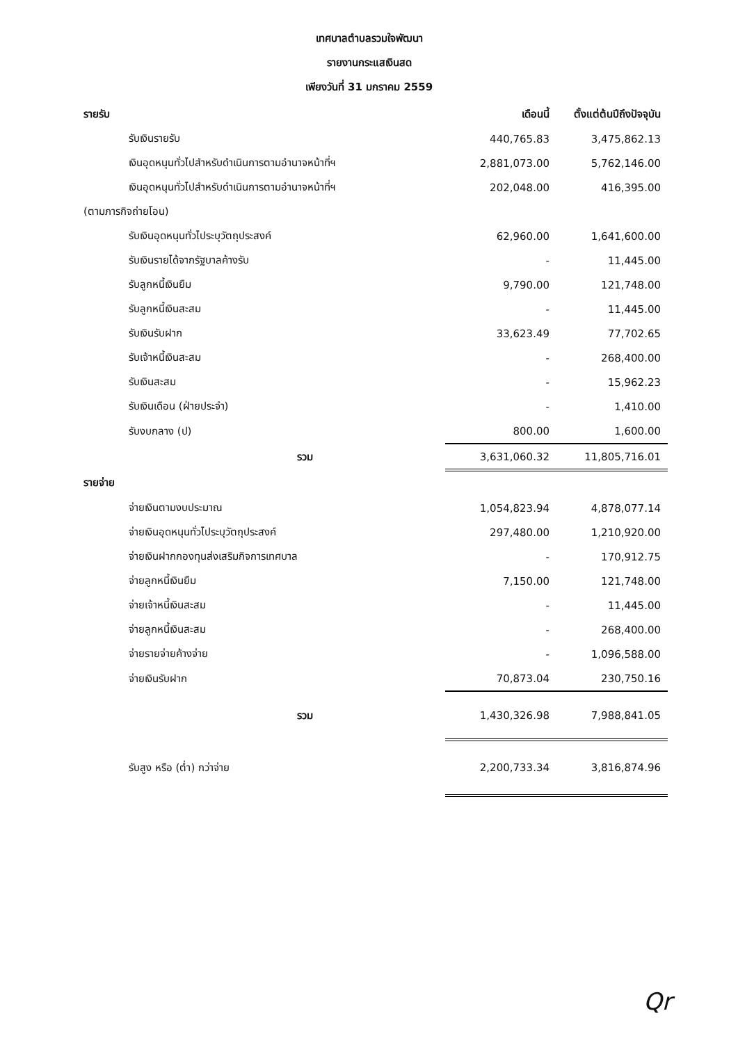เทศบาลตำบลรวมใจพัฒนา
รายงานกระแสเงินสด
เพียงวันที่ 31 มกราคม 2559
| รายรับ | เดือนนี้ | ตั้งแต่ต้นปีถึงปัจจุบัน |
| --- | --- | --- |
| รับเงินรายรับ | 440,765.83 | 3,475,862.13 |
| เงินอุดหนุนทั่วไปสำหรับดำเนินการตามอำนาจหน้าที่ฯ | 2,881,073.00 | 5,762,146.00 |
| เงินอุดหนุนทั่วไปสำหรับดำเนินการตามอำนาจหน้าที่ฯ | 202,048.00 | 416,395.00 |
| (ตามภารกิจถ่ายโอน) | | |
| รับเงินอุดหนุนทั่วไประบุวัตถุประสงค์ | 62,960.00 | 1,641,600.00 |
| รับเงินรายได้จากรัฐบาลค้างรับ | - | 11,445.00 |
| รับลูกหนี้เงินยืม | 9,790.00 | 121,748.00 |
| รับลูกหนี้เงินสะสม | - | 11,445.00 |
| รับเงินรับฝาก | 33,623.49 | 77,702.65 |
| รับเจ้าหนี้เงินสะสม | - | 268,400.00 |
| รับเงินสะสม | - | 15,962.23 |
| รับเงินเดือน (ฝ่ายประจำ) | - | 1,410.00 |
| รับงบกลาง (ป) | 800.00 | 1,600.00 |
| รวม | 3,631,060.32 | 11,805,716.01 |
| รายจ่าย | | |
| จ่ายเงินตามงบประมาณ | 1,054,823.94 | 4,878,077.14 |
| จ่ายเงินอุดหนุนทั่วไประบุวัตถุประสงค์ | 297,480.00 | 1,210,920.00 |
| จ่ายเงินฝากกองทุนส่งเสริมกิจการเทศบาล | - | 170,912.75 |
| จ่ายลูกหนี้เงินยืม | 7,150.00 | 121,748.00 |
| จ่ายเจ้าหนี้เงินสะสม | - | 11,445.00 |
| จ่ายลูกหนี้เงินสะสม | - | 268,400.00 |
| จ่ายรายจ่ายค้างจ่าย | - | 1,096,588.00 |
| จ่ายเงินรับฝาก | 70,873.04 | 230,750.16 |
| รวม | 1,430,326.98 | 7,988,841.05 |
| รับสูง หรือ (ต่ำ) กว่าจ่าย | 2,200,733.34 | 3,816,874.96 |
Qr